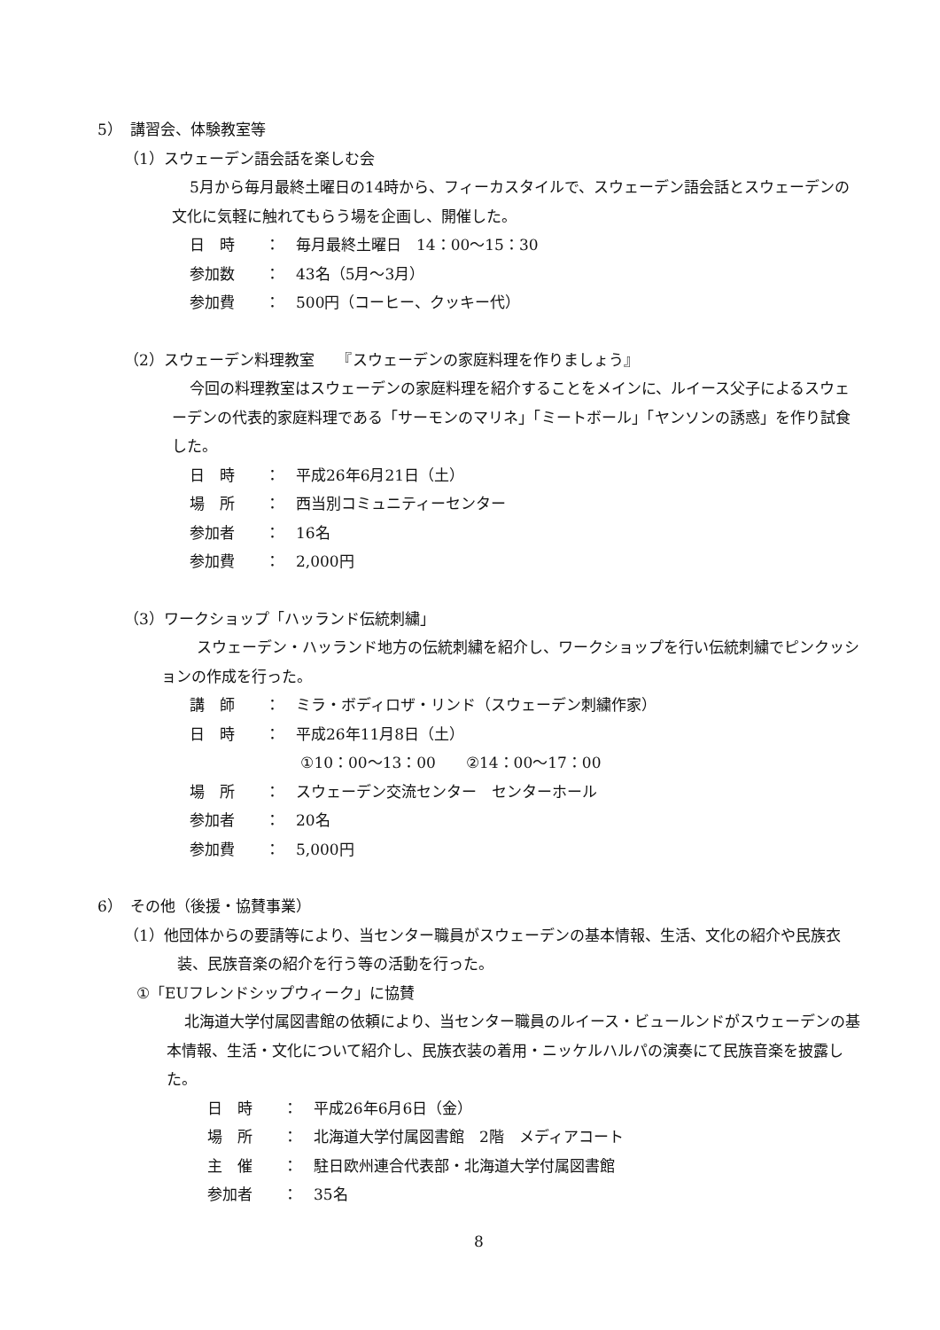5）　講習会、体験教室等
（1）スウェーデン語会話を楽しむ会
5月から毎月最終土曜日の14時から、フィーカスタイルで、スウェーデン語会話とスウェーデンの文化に気軽に触れてもらう場を企画し、開催した。
日　時 ： 毎月最終土曜日　14：00～15：30
参加数 ： 43名（5月～3月）
参加費 ： 500円（コーヒー、クッキー代）
（2）スウェーデン料理教室　　『スウェーデンの家庭料理を作りましょう』
今回の料理教室はスウェーデンの家庭料理を紹介することをメインに、ルイース父子によるスウェーデンの代表的家庭料理である「サーモンのマリネ」「ミートボール」「ヤンソンの誘惑」を作り試食した。
日　時 ： 平成26年6月21日（土）
場　所 ： 西当別コミュニティーセンター
参加者 ： 16名
参加費 ： 2,000円
（3）ワークショップ「ハッランド伝統刺繍」
スウェーデン・ハッランド地方の伝統刺繍を紹介し、ワークショップを行い伝統刺繍でピンクッションの作成を行った。
講　師 ： ミラ・ボディロザ・リンド（スウェーデン刺繍作家）
日　時 ： 平成26年11月8日（土）
①10：00～13：00　　②14：00～17：00
場　所 ： スウェーデン交流センター　センターホール
参加者 ： 20名
参加費 ： 5,000円
6）　その他（後援・協賛事業）
（1）他団体からの要請等により、当センター職員がスウェーデンの基本情報、生活、文化の紹介や民族衣装、民族音楽の紹介を行う等の活動を行った。
①「EUフレンドシップウィーク」に協賛
北海道大学付属図書館の依頼により、当センター職員のルイース・ビュールンドがスウェーデンの基本情報、生活・文化について紹介し、民族衣装の着用・ニッケルハルパの演奏にて民族音楽を披露した。
日　時 ： 平成26年6月6日（金）
場　所 ： 北海道大学付属図書館　2階　メディアコート
主　催 ： 駐日欧州連合代表部・北海道大学付属図書館
参加者 ： 35名
8